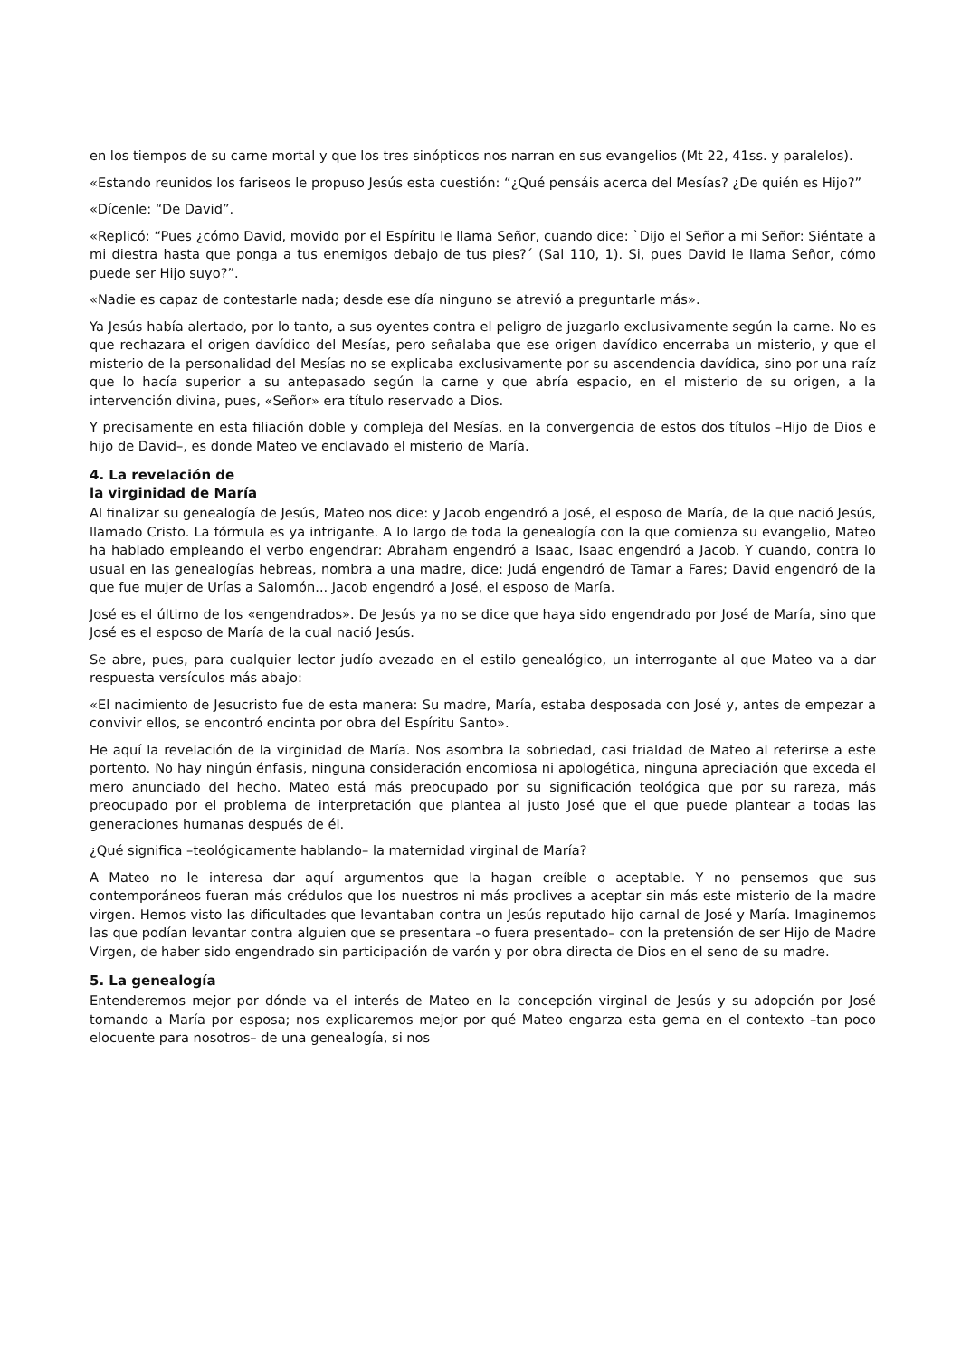en los tiempos de su carne mortal y que los tres sinópticos nos narran en sus evangelios (Mt 22, 41ss. y paralelos).
«Estando reunidos los fariseos le propuso Jesús esta cuestión: “¿Qué pensáis acerca del Mesías? ¿De quién es Hijo?”
«Dícenle: “De David”.
«Replicó: “Pues ¿cómo David, movido por el Espíritu le llama Señor, cuando dice: `Dijo el Señor a mi Señor: Siéntate a mi diestra hasta que ponga a tus enemigos debajo de tus pies?´ (Sal 110, 1). Si, pues David le llama Señor, cómo puede ser Hijo suyo?”.
«Nadie es capaz de contestarle nada; desde ese día ninguno se atrevió a preguntarle más».
Ya Jesús había alertado, por lo tanto, a sus oyentes contra el peligro de juzgarlo exclusivamente según la carne. No es que rechazara el origen davídico del Mesías, pero señalaba que ese origen davídico encerraba un misterio, y que el misterio de la personalidad del Mesías no se explicaba exclusivamente por su ascendencia davídica, sino por una raíz que lo hacía superior a su antepasado según la carne y que abría espacio, en el misterio de su origen, a la intervención divina, pues, «Señor» era título reservado a Dios.
Y precisamente en esta filiación doble y compleja del Mesías, en la convergencia de estos dos títulos –Hijo de Dios e hijo de David–, es donde Mateo ve enclavado el misterio de María.
4. La revelación de
la virginidad de María
Al finalizar su genealogía de Jesús, Mateo nos dice: y Jacob engendró a José, el esposo de María, de la que nació Jesús, llamado Cristo. La fórmula es ya intrigante. A lo largo de toda la genealogía con la que comienza su evangelio, Mateo ha hablado empleando el verbo engendrar: Abraham engendró a Isaac, Isaac engendró a Jacob. Y cuando, contra lo usual en las genealogías hebreas, nombra a una madre, dice: Judá engendró de Tamar a Fares; David engendró de la que fue mujer de Urías a Salomón... Jacob engendró a José, el esposo de María.
José es el último de los «engendrados». De Jesús ya no se dice que haya sido engendrado por José de María, sino que José es el esposo de María de la cual nació Jesús.
Se abre, pues, para cualquier lector judío avezado en el estilo genealógico, un interrogante al que Mateo va a dar respuesta versículos más abajo:
«El nacimiento de Jesucristo fue de esta manera: Su madre, María, estaba desposada con José y, antes de empezar a convivir ellos, se encontró encinta por obra del Espíritu Santo».
He aquí la revelación de la virginidad de María. Nos asombra la sobriedad, casi frialdad de Mateo al referirse a este portento. No hay ningún énfasis, ninguna consideración encomiosa ni apologética, ninguna apreciación que exceda el mero anunciado del hecho. Mateo está más preocupado por su significación teológica que por su rareza, más preocupado por el problema de interpretación que plantea al justo José que el que puede plantear a todas las generaciones humanas después de él.
¿Qué significa –teológicamente hablando– la maternidad virginal de María?
A Mateo no le interesa dar aquí argumentos que la hagan creíble o aceptable. Y no pensemos que sus contemporáneos fueran más crédulos que los nuestros ni más proclives a aceptar sin más este misterio de la madre virgen. Hemos visto las dificultades que levantaban contra un Jesús reputado hijo carnal de José y María. Imaginemos las que podían levantar contra alguien que se presentara –o fuera presentado– con la pretensión de ser Hijo de Madre Virgen, de haber sido engendrado sin participación de varón y por obra directa de Dios en el seno de su madre.
5. La genealogía
Entenderemos mejor por dónde va el interés de Mateo en la concepción virginal de Jesús y su adopción por José tomando a María por esposa; nos explicaremos mejor por qué Mateo engarza esta gema en el contexto –tan poco elocuente para nosotros– de una genealogía, si nos